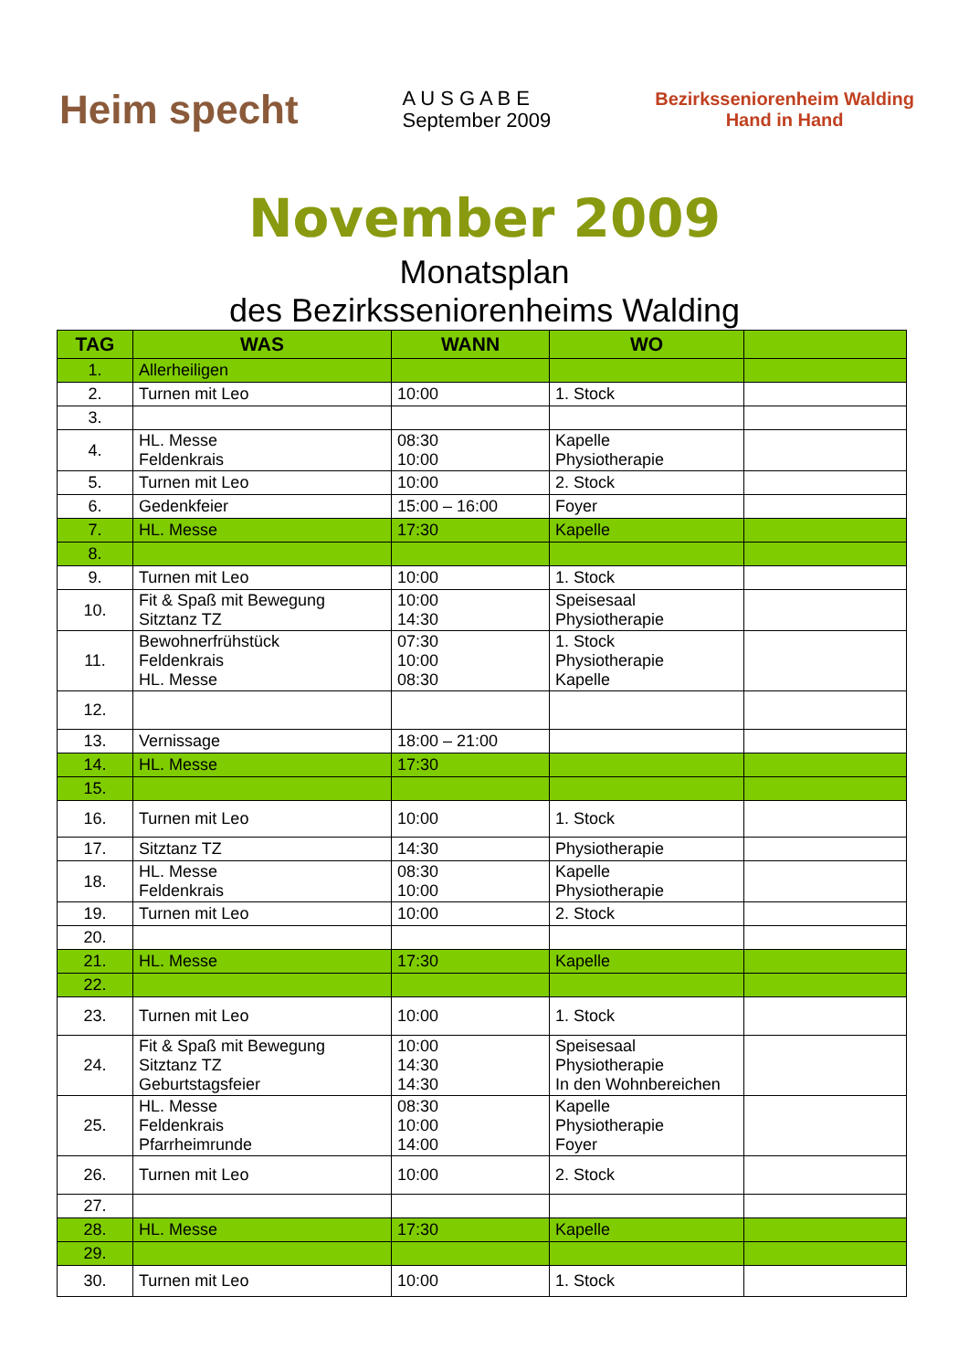Heim specht
A U S G A B E
September 2009
Bezirksseniorenheim Walding
Hand in Hand
November 2009
Monatsplan
des Bezirksseniorenheims Walding
| TAG | WAS | WANN | WO | |
| --- | --- | --- | --- | --- |
| 1. | Allerheiligen | | | |
| 2. | Turnen mit Leo | 10:00 | 1. Stock | |
| 3. | | | | |
| 4. | HL. Messe Feldenkrais | 08:30 10:00 | Kapelle Physiotherapie | |
| 5. | Turnen mit Leo | 10:00 | 2. Stock | |
| 6. | Gedenkfeier | 15:00 – 16:00 | Foyer | |
| 7. | HL. Messe | 17:30 | Kapelle | |
| 8. | | | | |
| 9. | Turnen mit Leo | 10:00 | 1. Stock | |
| 10. | Fit & Spaß mit Bewegung Sitztanz TZ | 10:00 14:30 | Speisesaal Physiotherapie | |
| 11. | Bewohnerfrühstück Feldenkrais HL. Messe | 07:30 10:00 08:30 | 1. Stock Physiotherapie Kapelle | |
| 12. | | | | |
| 13. | Vernissage | 18:00 – 21:00 | | |
| 14. | HL. Messe | 17:30 | | |
| 15. | | | | |
| 16. | Turnen mit Leo | 10:00 | 1. Stock | |
| 17. | Sitztanz TZ | 14:30 | Physiotherapie | |
| 18. | HL. Messe Feldenkrais | 08:30 10:00 | Kapelle Physiotherapie | |
| 19. | Turnen mit Leo | 10:00 | 2. Stock | |
| 20. | | | | |
| 21. | HL. Messe | 17:30 | Kapelle | |
| 22. | | | | |
| 23. | Turnen mit Leo | 10:00 | 1. Stock | |
| 24. | Fit & Spaß mit Bewegung Sitztanz TZ Geburtstagsfeier | 10:00 14:30 14:30 | Speisesaal Physiotherapie In den Wohnbereichen | |
| 25. | HL. Messe Feldenkrais Pfarrheimrunde | 08:30 10:00 14:00 | Kapelle Physiotherapie Foyer | |
| 26. | Turnen mit Leo | 10:00 | 2. Stock | |
| 27. | | | | |
| 28. | HL. Messe | 17:30 | Kapelle | |
| 29. | | | | |
| 30. | Turnen mit Leo | 10:00 | 1. Stock | |